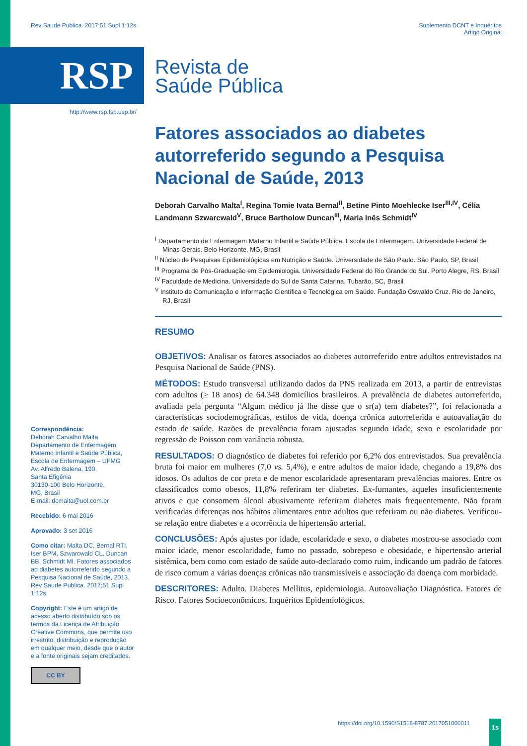Rev Saude Publica. 2017;51 Supl 1:12s Suplemento DCNT e Inquéritos
Artigo Original
RSP
Revista de
Saúde Pública
http://www.rsp.fsp.usp.br/
Fatores associados ao diabetes autorreferido segundo a Pesquisa Nacional de Saúde, 2013
Deborah Carvalho Malta<sup>I</sup>, Regina Tomie Ivata Bernal<sup>II</sup>, Betine Pinto Moehlecke Iser<sup>III,IV</sup>, Célia Landmann Szwarcwald<sup>V</sup>, Bruce Bartholow Duncan<sup>III</sup>, Maria Inês Schmidt<sup>IV</sup>
<sup>I</sup> Departamento de Enfermagem Materno Infantil e Saúde Pública. Escola de Enfermagem. Universidade Federal de Minas Gerais. Belo Horizonte, MG, Brasil
<sup>II</sup> Núcleo de Pesquisas Epidemiológicas em Nutrição e Saúde. Universidade de São Paulo. São Paulo, SP, Brasil
<sup>III</sup> Programa de Pós-Graduação em Epidemiologia. Universidade Federal do Rio Grande do Sul. Porto Alegre, RS, Brasil
<sup>IV</sup> Faculdade de Medicina. Universidade do Sul de Santa Catarina. Tubarão, SC, Brasil
<sup>V</sup> Instituto de Comunicação e Informação Científica e Tecnológica em Saúde. Fundação Oswaldo Cruz. Rio de Janeiro, RJ, Brasil
RESUMO
OBJETIVOS: Analisar os fatores associados ao diabetes autorreferido entre adultos entrevistados na Pesquisa Nacional de Saúde (PNS).
MÉTODOS: Estudo transversal utilizando dados da PNS realizada em 2013, a partir de entrevistas com adultos (≥ 18 anos) de 64.348 domicílios brasileiros. A prevalência de diabetes autorreferido, avaliada pela pergunta “Algum médico já lhe disse que o sr(a) tem diabetes?”, foi relacionada a características sociodemográficas, estilos de vida, doença crônica autorreferida e autoavaliação do estado de saúde. Razões de prevalência foram ajustadas segundo idade, sexo e escolaridade por regressão de Poisson com variância robusta.
RESULTADOS: O diagnóstico de diabetes foi referido por 6,2% dos entrevistados. Sua prevalência bruta foi maior em mulheres (7,0 vs. 5,4%), e entre adultos de maior idade, chegando a 19,8% dos idosos. Os adultos de cor preta e de menor escolaridade apresentaram prevalências maiores. Entre os classificados como obesos, 11,8% referiram ter diabetes. Ex-fumantes, aqueles insuficientemente ativos e que consomem álcool abusivamente referiram diabetes mais frequentemente. Não foram verificadas diferenças nos hábitos alimentares entre adultos que referiram ou não diabetes. Verificou-se relação entre diabetes e a ocorrência de hipertensão arterial.
CONCLUSÕES: Após ajustes por idade, escolaridade e sexo, o diabetes mostrou-se associado com maior idade, menor escolaridade, fumo no passado, sobrepeso e obesidade, e hipertensão arterial sistêmica, bem como com estado de saúde auto-declarado como ruim, indicando um padrão de fatores de risco comum a várias doenças crônicas não transmissíveis e associação da doença com morbidade.
DESCRITORES: Adulto. Diabetes Mellitus, epidemiologia. Autoavaliação Diagnóstica. Fatores de Risco. Fatores Socioeconômicos. Inquéritos Epidemiológicos.
Correspondência:
Deborah Carvalho Malta
Departamento de Enfermagem Materno Infantil e Saúde Pública, Escola de Enfermagem – UFMG
Av. Alfredo Balena, 190,
Santa Efigênia
30130-100 Belo Horizonte,
MG, Brasil
E-mail: dcmalta@uol.com.br
Recebido: 6 mai 2016
Aprovado: 3 set 2016
Como citar: Malta DC, Bernal RTI, Iser BPM, Szwarcwald CL, Duncan BB, Schmidt MI. Fatores associados ao diabetes autorreferido segundo a Pesquisa Nacional de Saúde, 2013. Rev Saude Publica. 2017;51 Supl 1:12s.
Copyright: Este é um artigo de acesso aberto distribuído sob os termos da Licença de Atribuição Creative Commons, que permite uso irrestrito, distribuição e reprodução em qualquer meio, desde que o autor e a fonte originais sejam creditados.
CC BY
https://doi.org/10.1590/S1518-8787.2017051000011
1s